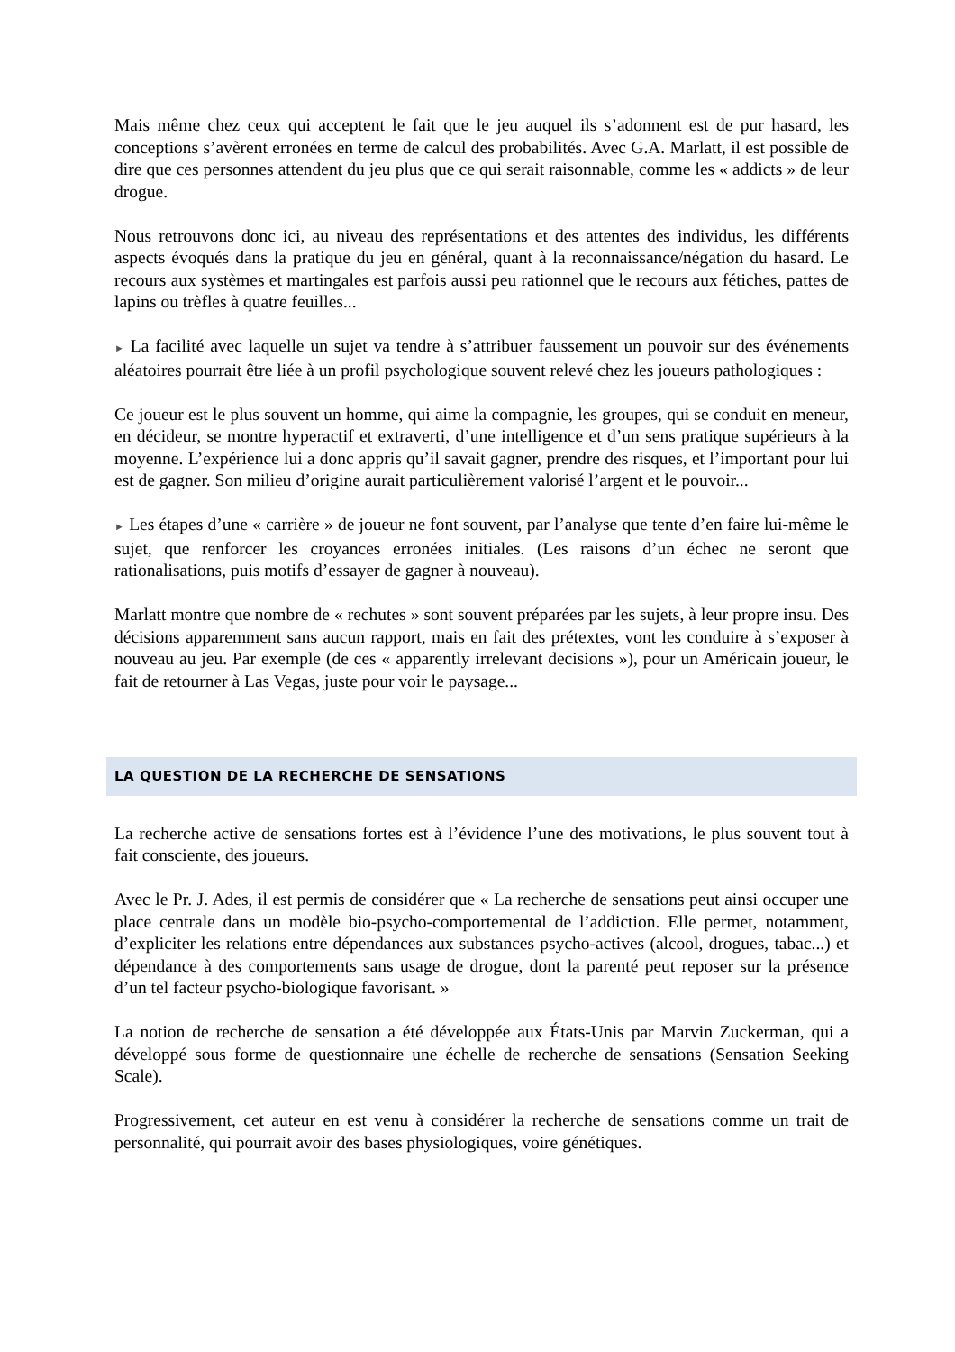Mais même chez ceux qui acceptent le fait que le jeu auquel ils s’adonnent est de pur hasard, les conceptions s’avèrent erronées en terme de calcul des probabilités. Avec G.A. Marlatt, il est possible de dire que ces personnes attendent du jeu plus que ce qui serait raisonnable, comme les « addicts » de leur drogue.
Nous retrouvons donc ici, au niveau des représentations et des attentes des individus, les différents aspects évoqués dans la pratique du jeu en général, quant à la reconnaissance/négation du hasard. Le recours aux systèmes et martingales est parfois aussi peu rationnel que le recours aux fétiches, pattes de lapins ou trèfles à quatre feuilles...
► La facilité avec laquelle un sujet va tendre à s’attribuer faussement un pouvoir sur des événements aléatoires pourrait être liée à un profil psychologique souvent relevé chez les joueurs pathologiques :
Ce joueur est le plus souvent un homme, qui aime la compagnie, les groupes, qui se conduit en meneur, en décideur, se montre hyperactif et extraverti, d’une intelligence et d’un sens pratique supérieurs à la moyenne. L’expérience lui a donc appris qu’il savait gagner, prendre des risques, et l’important pour lui est de gagner. Son milieu d’origine aurait particulièrement valorisé l’argent et le pouvoir...
► Les étapes d’une « carrière » de joueur ne font souvent, par l’analyse que tente d’en faire lui-même le sujet, que renforcer les croyances erronées initiales. (Les raisons d’un échec ne seront que rationalisations, puis motifs d’essayer de gagner à nouveau).
Marlatt montre que nombre de « rechutes » sont souvent préparées par les sujets, à leur propre insu. Des décisions apparemment sans aucun rapport, mais en fait des prétextes, vont les conduire à s’exposer à nouveau au jeu. Par exemple (de ces « apparently irrelevant decisions »), pour un Américain joueur, le fait de retourner à Las Vegas, juste pour voir le paysage...
LA QUESTION DE LA RECHERCHE DE SENSATIONS
La recherche active de sensations fortes est à l’évidence l’une des motivations, le plus souvent tout à fait consciente, des joueurs.
Avec le Pr. J. Ades, il est permis de considérer que « La recherche de sensations peut ainsi occuper une place centrale dans un modèle bio-psycho-comportemental de l’addiction. Elle permet, notamment, d’expliciter les relations entre dépendances aux substances psycho-actives (alcool, drogues, tabac...) et dépendance à des comportements sans usage de drogue, dont la parenté peut reposer sur la présence d’un tel facteur psycho-biologique favorisant. »
La notion de recherche de sensation a été développée aux États-Unis par Marvin Zuckerman, qui a développé sous forme de questionnaire une échelle de recherche de sensations (Sensation Seeking Scale).
Progressivement, cet auteur en est venu à considérer la recherche de sensations comme un trait de personnalité, qui pourrait avoir des bases physiologiques, voire génétiques.